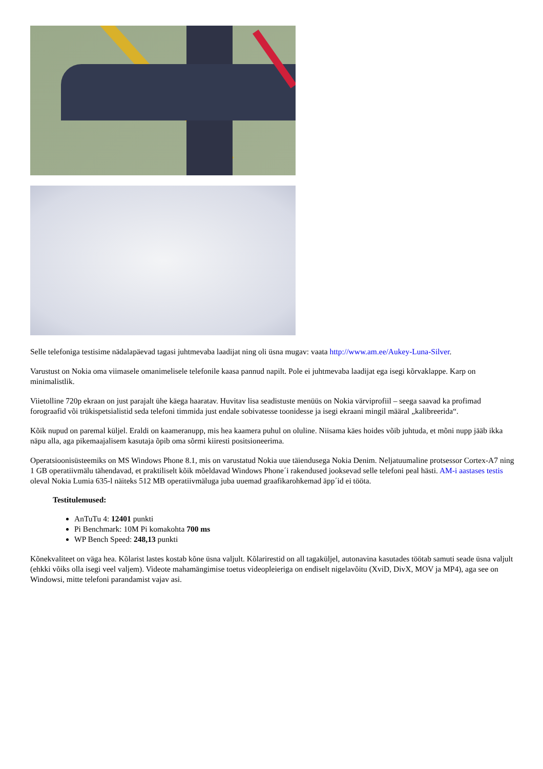Selle telefoniga testisime nädalapäevad tagasi juhtmevaba laadijat ning oli üsna mugav: vaata http://www.am.ee/Aukey-Luna-Silver.
Varustust on Nokia oma viimasele omanimelisele telefonile kaasa pannud napilt. Pole ei juhtmevaba laadijat ega isegi kõrvaklappe. Karp on minimalistlik.
Viietolline 720p ekraan on just parajalt ühe käega haaratav. Huvitav lisa seadistuste menüüs on Nokia värviprofiil – seega saavad ka profimad forograafid või trükispetsialistid seda telefoni timmida just endale sobivatesse toonidesse ja isegi ekraani mingil määral „kalibreerida“.
Kõik nupud on paremal küljel. Eraldi on kaameranupp, mis hea kaamera puhul on oluline. Niisama käes hoides võib juhtuda, et mõni nupp jääb ikka näpu alla, aga pikemaajalisem kasutaja õpib oma sõrmi kiiresti positsioneerima.
Operatsioonisüsteemiks on MS Windows Phone 8.1, mis on varustatud Nokia uue täiendusega Nokia Denim. Neljatuumaline protsessor Cortex-A7 ning 1 GB operatiivmälu tähendavad, et praktiliselt kõik mõeldavad Windows Phone´i rakendused jooksevad selle telefoni peal hästi. AM-i aastases testis oleval Nokia Lumia 635-l näiteks 512 MB operatiivmäluga juba uuemad graafikarohkemad äpp´id ei tööta.
Testitulemused:
AnTuTu 4: 12401 punkti
Pi Benchmark: 10M Pi komakohta 700 ms
WP Bench Speed: 248,13 punkti
Kõnekvaliteet on väga hea. Kõlarist lastes kostab kõne üsna valjult. Kõlarirestid on all tagaküljel, autonavina kasutades töötab samuti seade üsna valjult (ehkki võiks olla isegi veel valjem). Videote mahamängimise toetus videopleieriga on endiselt nigelavõitu (XviD, DivX, MOV ja MP4), aga see on Windowsi, mitte telefoni parandamist vajav asi.